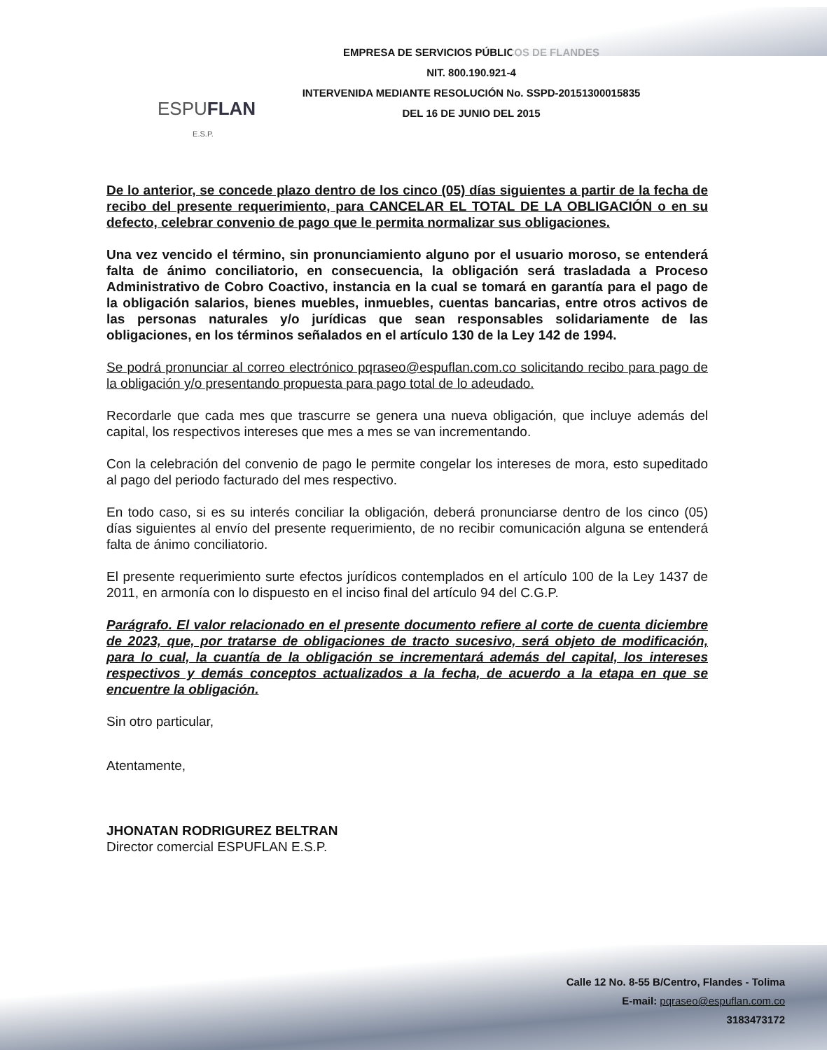ESPUFLAN
E.S.P.
EMPRESA DE SERVICIOS PÚBLICOS DE FLANDES
NIT. 800.190.921-4
INTERVENIDA MEDIANTE RESOLUCIÓN No. SSPD-20151300015835
DEL 16 DE JUNIO DEL 2015
De lo anterior, se concede plazo dentro de los cinco (05) días siguientes a partir de la fecha de recibo del presente requerimiento, para CANCELAR EL TOTAL DE LA OBLIGACIÓN o en su defecto, celebrar convenio de pago que le permita normalizar sus obligaciones.
Una vez vencido el término, sin pronunciamiento alguno por el usuario moroso, se entenderá falta de ánimo conciliatorio, en consecuencia, la obligación será trasladada a Proceso Administrativo de Cobro Coactivo, instancia en la cual se tomará en garantía para el pago de la obligación salarios, bienes muebles, inmuebles, cuentas bancarias, entre otros activos de las personas naturales y/o jurídicas que sean responsables solidariamente de las obligaciones, en los términos señalados en el artículo 130 de la Ley 142 de 1994.
Se podrá pronunciar al correo electrónico pqraseo@espuflan.com.co solicitando recibo para pago de la obligación y/o presentando propuesta para pago total de lo adeudado.
Recordarle que cada mes que trascurre se genera una nueva obligación, que incluye además del capital, los respectivos intereses que mes a mes se van incrementando.
Con la celebración del convenio de pago le permite congelar los intereses de mora, esto supeditado al pago del periodo facturado del mes respectivo.
En todo caso, si es su interés conciliar la obligación, deberá pronunciarse dentro de los cinco (05) días siguientes al envío del presente requerimiento, de no recibir comunicación alguna se entenderá falta de ánimo conciliatorio.
El presente requerimiento surte efectos jurídicos contemplados en el artículo 100 de la Ley 1437 de 2011, en armonía con lo dispuesto en el inciso final del artículo 94 del C.G.P.
Parágrafo. El valor relacionado en el presente documento refiere al corte de cuenta diciembre de 2023, que, por tratarse de obligaciones de tracto sucesivo, será objeto de modificación, para lo cual, la cuantía de la obligación se incrementará además del capital, los intereses respectivos y demás conceptos actualizados a la fecha, de acuerdo a la etapa en que se encuentre la obligación.
Sin otro particular,
Atentamente,
JHONATAN RODRIGUREZ BELTRAN
Director comercial ESPUFLAN E.S.P.
Calle 12 No. 8-55 B/Centro, Flandes - Tolima
E-mail: pqraseo@espuflan.com.co
3183473172